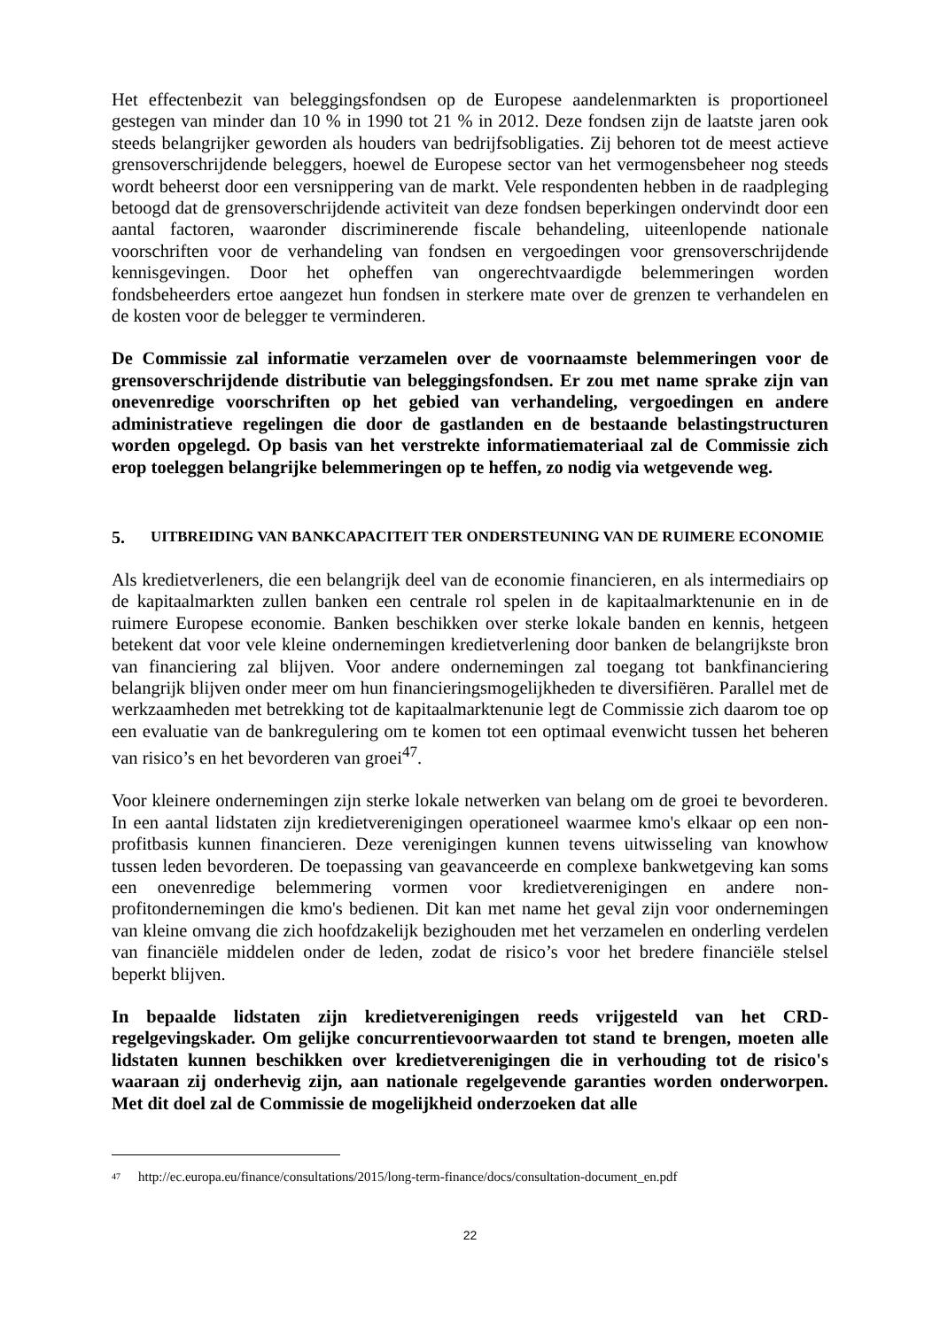Het effectenbezit van beleggingsfondsen op de Europese aandelenmarkten is proportioneel gestegen van minder dan 10 % in 1990 tot 21 % in 2012. Deze fondsen zijn de laatste jaren ook steeds belangrijker geworden als houders van bedrijfsobligaties. Zij behoren tot de meest actieve grensoverschrijdende beleggers, hoewel de Europese sector van het vermogensbeheer nog steeds wordt beheerst door een versnippering van de markt. Vele respondenten hebben in de raadpleging betoogd dat de grensoverschrijdende activiteit van deze fondsen beperkingen ondervindt door een aantal factoren, waaronder discriminerende fiscale behandeling, uiteenlopende nationale voorschriften voor de verhandeling van fondsen en vergoedingen voor grensoverschrijdende kennisgevingen. Door het opheffen van ongerechtvaardigde belemmeringen worden fondsbeheerders ertoe aangezet hun fondsen in sterkere mate over de grenzen te verhandelen en de kosten voor de belegger te verminderen.
De Commissie zal informatie verzamelen over de voornaamste belemmeringen voor de grensoverschrijdende distributie van beleggingsfondsen. Er zou met name sprake zijn van onevenredige voorschriften op het gebied van verhandeling, vergoedingen en andere administratieve regelingen die door de gastlanden en de bestaande belastingstructuren worden opgelegd. Op basis van het verstrekte informatiemateriaal zal de Commissie zich erop toeleggen belangrijke belemmeringen op te heffen, zo nodig via wetgevende weg.
5. UITBREIDING VAN BANKCAPACITEIT TER ONDERSTEUNING VAN DE RUIMERE ECONOMIE
Als kredietverleners, die een belangrijk deel van de economie financieren, en als intermediairs op de kapitaalmarkten zullen banken een centrale rol spelen in de kapitaalmarktenunie en in de ruimere Europese economie. Banken beschikken over sterke lokale banden en kennis, hetgeen betekent dat voor vele kleine ondernemingen kredietverlening door banken de belangrijkste bron van financiering zal blijven. Voor andere ondernemingen zal toegang tot bankfinanciering belangrijk blijven onder meer om hun financieringsmogelijkheden te diversifiëren. Parallel met de werkzaamheden met betrekking tot de kapitaalmarktenunie legt de Commissie zich daarom toe op een evaluatie van de bankregulering om te komen tot een optimaal evenwicht tussen het beheren van risico’s en het bevorderen van groei<sup>47</sup>.
Voor kleinere ondernemingen zijn sterke lokale netwerken van belang om de groei te bevorderen. In een aantal lidstaten zijn kredietverenigingen operationeel waarmee kmo's elkaar op een non-profitbasis kunnen financieren. Deze verenigingen kunnen tevens uitwisseling van knowhow tussen leden bevorderen. De toepassing van geavanceerde en complexe bankwetgeving kan soms een onevenredige belemmering vormen voor kredietverenigingen en andere non-profitondernemingen die kmo's bedienen. Dit kan met name het geval zijn voor ondernemingen van kleine omvang die zich hoofdzakelijk bezighouden met het verzamelen en onderling verdelen van financiële middelen onder de leden, zodat de risico’s voor het bredere financiële stelsel beperkt blijven.
In bepaalde lidstaten zijn kredietverenigingen reeds vrijgesteld van het CRD-regelgevingskader. Om gelijke concurrentievoorwaarden tot stand te brengen, moeten alle lidstaten kunnen beschikken over kredietverenigingen die in verhouding tot de risico's waaraan zij onderhevig zijn, aan nationale regelgevende garanties worden onderworpen. Met dit doel zal de Commissie de mogelijkheid onderzoeken dat alle
<sup>47</sup> http://ec.europa.eu/finance/consultations/2015/long-term-finance/docs/consultation-document_en.pdf
22